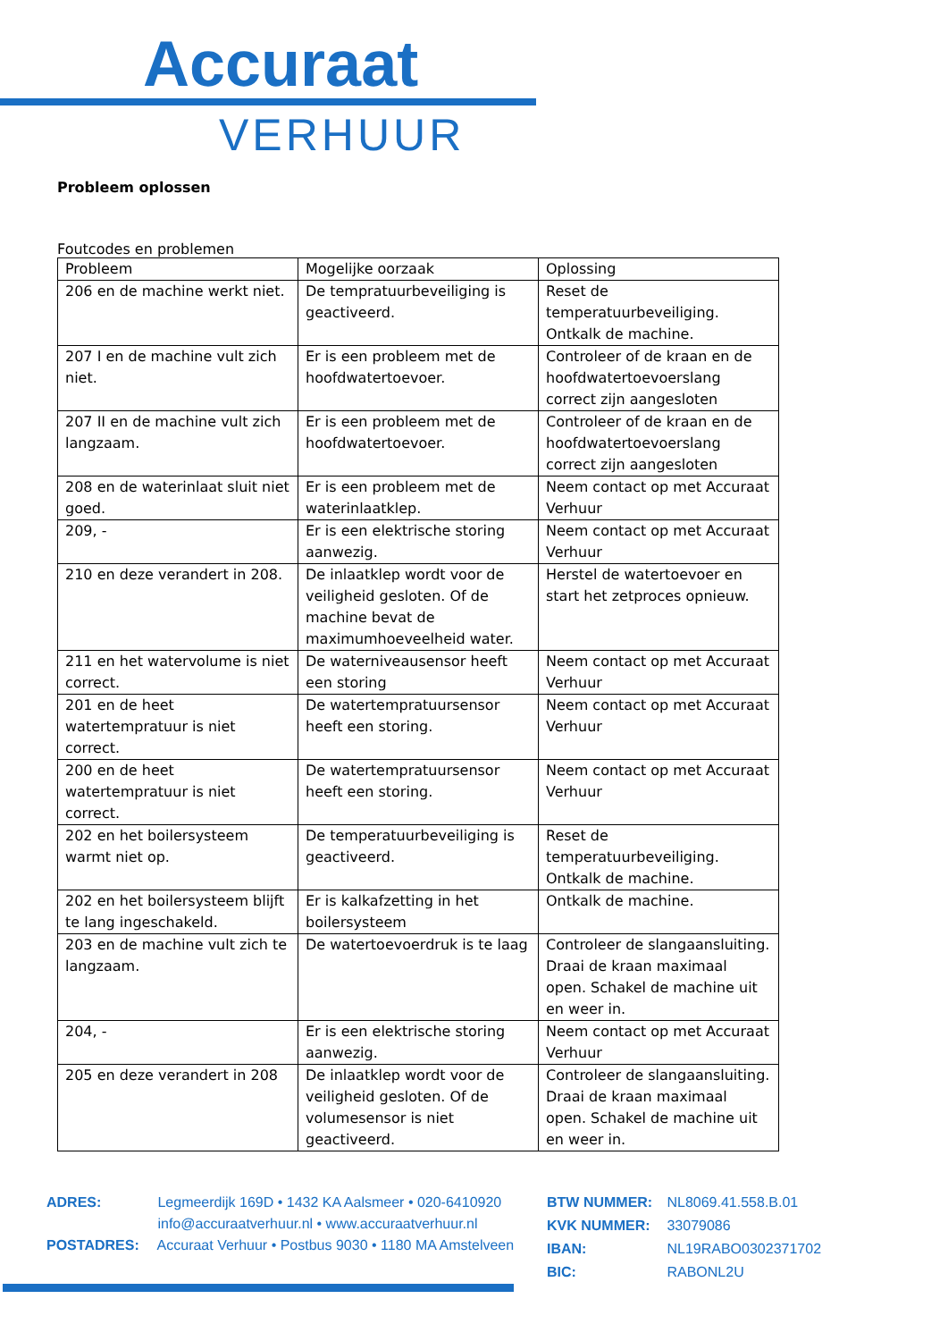Accuraat
VERHUUR
Probleem oplossen
Foutcodes en problemen
| Probleem | Mogelijke oorzaak | Oplossing |
| --- | --- | --- |
| 206 en de machine werkt niet. | De tempratuurbeveiliging is geactiveerd. | Reset de temperatuurbeveiliging. Ontkalk de machine. |
| 207 I en de machine vult zich niet. | Er is een probleem met de hoofdwatertoevoer. | Controleer of de kraan en de hoofdwatertoevoerslang correct zijn aangesloten |
| 207 II en de machine vult zich langzaam. | Er is een probleem met de hoofdwatertoevoer. | Controleer of de kraan en de hoofdwatertoevoerslang correct zijn aangesloten |
| 208 en de waterinlaat sluit niet goed. | Er is een probleem met de waterinlaatklep. | Neem contact op met Accuraat Verhuur |
| 209, - | Er is een elektrische storing aanwezig. | Neem contact op met Accuraat Verhuur |
| 210 en deze verandert in 208. | De inlaatklep wordt voor de veiligheid gesloten. Of de machine bevat de maximumhoeveelheid water. | Herstel de watertoevoer en start het zetproces opnieuw. |
| 211 en het watervolume is niet correct. | De waterniveausensor heeft een storing | Neem contact op met Accuraat Verhuur |
| 201 en de heet watertempratuur is niet correct. | De watertempratuursensor heeft een storing. | Neem contact op met Accuraat Verhuur |
| 200 en de heet watertempratuur is niet correct. | De watertempratuursensor heeft een storing. | Neem contact op met Accuraat Verhuur |
| 202 en het boilersysteem warmt niet op. | De temperatuurbeveiliging is geactiveerd. | Reset de temperatuurbeveiliging. Ontkalk de machine. |
| 202 en het boilersysteem blijft te lang ingeschakeld. | Er is kalkafzetting in het boilersysteem | Ontkalk de machine. |
| 203 en de machine vult zich te langzaam. | De watertoevoerdruk is te laag | Controleer de slangaansluiting. Draai de kraan maximaal open. Schakel de machine uit en weer in. |
| 204, - | Er is een elektrische storing aanwezig. | Neem contact op met Accuraat Verhuur |
| 205 en deze verandert in 208 | De inlaatklep wordt voor de veiligheid gesloten. Of de volumesensor is niet geactiveerd. | Controleer de slangaansluiting. Draai de kraan maximaal open. Schakel de machine uit en weer in. |
ADRES: Legmeerdijk 169D • 1432 KA Aalsmeer • 020-6410920
info@accuraatverhuur.nl • www.accuraatverhuur.nl
POSTADRES: Accuraat Verhuur • Postbus 9030 • 1180 MA Amstelveen
BTW NUMMER: NL8069.41.558.B.01
KVK NUMMER: 33079086
IBAN: NL19RABO0302371702
BIC: RABONL2U